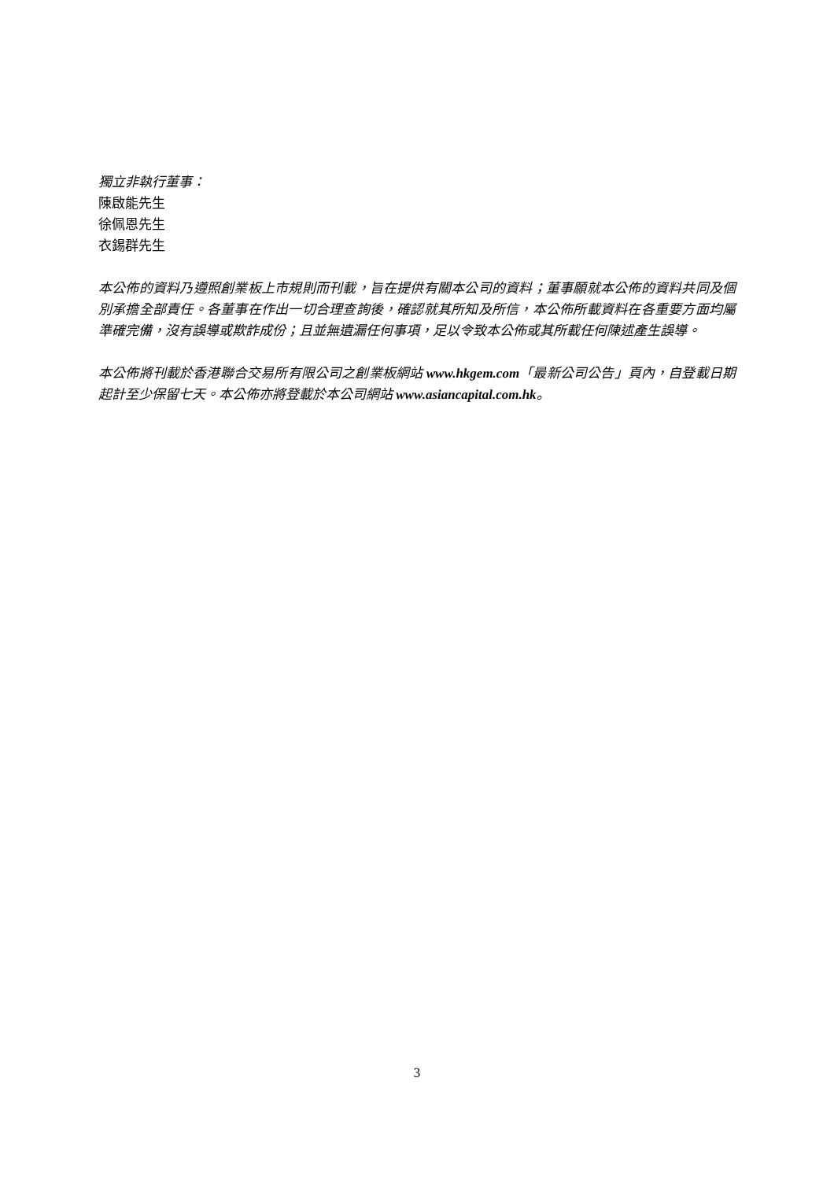獨立非執行董事：
陳啟能先生
徐佩恩先生
衣錫群先生
本公佈的資料乃遵照創業板上市規則而刊載，旨在提供有關本公司的資料；董事願就本公佈的資料共同及個別承擔全部責任。各董事在作出一切合理查詢後，確認就其所知及所信，本公佈所載資料在各重要方面均屬準確完備，沒有誤導或欺詐成份；且並無遺漏任何事項，足以令致本公佈或其所載任何陳述產生誤導。
本公佈將刊載於香港聯合交易所有限公司之創業板網站 www.hkgem.com「最新公司公告」頁內，自登載日期起計至少保留七天。本公佈亦將登載於本公司網站 www.asiancapital.com.hk。
3